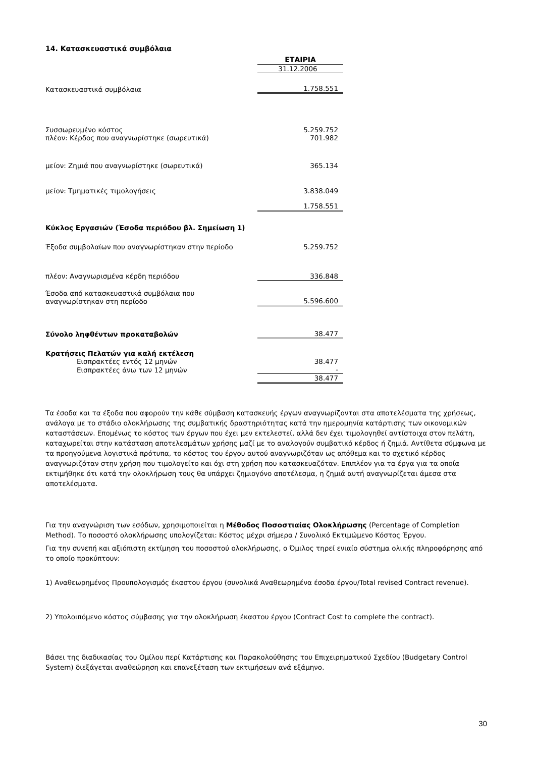14. Κατασκευαστικά συμβόλαια
| | ΕΤΑΙΡΙΑ |
| | 31.12.2006 |
| Κατασκευαστικά συμβόλαια | 1.758.551 |
| Συσσωρευμένο κόστος | 5.259.752 |
| πλέον: Κέρδος που αναγνωρίστηκε (σωρευτικά) | 701.982 |
| μείον: Ζημιά που αναγνωρίστηκε (σωρευτικά) | 365.134 |
| μείον: Τμηματικές τιμολογήσεις | 3.838.049 |
| | 1.758.551 |
| Κύκλος Εργασιών (Έσοδα περιόδου βλ. Σημείωση 1) | |
| Έξοδα συμβολαίων που αναγνωρίστηκαν στην περίοδο | 5.259.752 |
| πλέον: Αναγνωρισμένα κέρδη περιόδου | 336.848 |
| Έσοδα από κατασκευαστικά συμβόλαια που αναγνωρίστηκαν στη περίοδο | 5.596.600 |
| Σύνολο ληφθέντων προκαταβολών | 38.477 |
| Κρατήσεις Πελατών για καλή εκτέλεση | |
| Εισπρακτέες εντός 12 μηνών | 38.477 |
| Εισπρακτέες άνω των 12 μηνών | - |
| | 38.477 |
Τα έσοδα και τα έξοδα που αφορούν την κάθε σύμβαση κατασκευής έργων αναγνωρίζονται στα αποτελέσματα της χρήσεως, ανάλογα με το στάδιο ολοκλήρωσης της συμβατικής δραστηριότητας κατά την ημερομηνία κατάρτισης των οικονομικών καταστάσεων. Επομένως το κόστος των έργων που έχει μεν εκτελεστεί, αλλά δεν έχει τιμολογηθεί αντίστοιχα στον πελάτη, καταχωρείται στην κατάσταση αποτελεσμάτων χρήσης μαζί με το αναλογούν συμβατικό κέρδος ή ζημιά. Αντίθετα σύμφωνα με τα προηγούμενα λογιστικά πρότυπα, το κόστος του έργου αυτού αναγνωριζόταν ως απόθεμα και το σχετικό κέρδος αναγνωριζόταν στην χρήση που τιμολογείτο και όχι στη χρήση που κατασκευαζόταν. Επιπλέον για τα έργα για τα οποία εκτιμήθηκε ότι κατά την ολοκλήρωση τους θα υπάρχει ζημιογόνο αποτέλεσμα, η ζημιά αυτή αναγνωρίζεται άμεσα στα αποτελέσματα.
Για την αναγνώριση των εσόδων, χρησιμοποιείται η Μέθοδος Ποσοστιαίας Ολοκλήρωσης (Percentage of Completion Method). Το ποσοστό ολοκλήρωσης υπολογίζεται: Κόστος μέχρι σήμερα / Συνολικό Εκτιμώμενο Κόστος Έργου.
Για την συνεπή και αξιόπιστη εκτίμηση του ποσοστού ολοκλήρωσης, ο Όμιλος τηρεί ενιαίο σύστημα ολικής πληροφόρησης από το οποίο προκύπτουν:
1) Αναθεωρημένος Προυπολογισμός έκαστου έργου (συνολικά Αναθεωρημένα έσοδα έργου/Total revised Contract revenue).
2) Υπολοιπόμενο κόστος σύμβασης για την ολοκλήρωση έκαστου έργου (Contract Cost to complete the contract).
Βάσει της διαδικασίας του Ομίλου περί Κατάρτισης και Παρακολούθησης του Επιχειρηματικού Σχεδίου (Budgetary Control System) διεξάγεται αναθεώρηση και επανεξέταση των εκτιμήσεων ανά εξάμηνο.
30